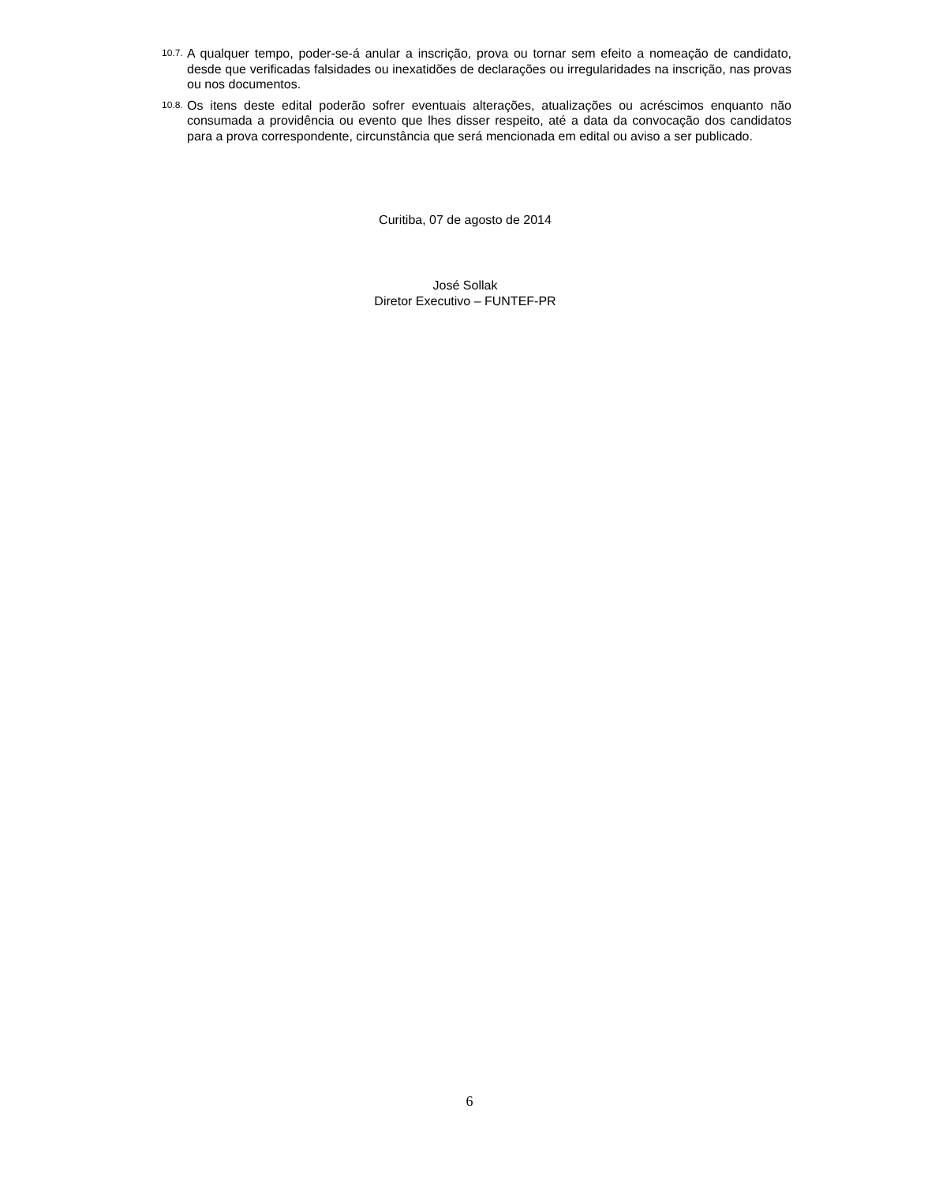10.7. A qualquer tempo, poder-se-á anular a inscrição, prova ou tornar sem efeito a nomeação de candidato, desde que verificadas falsidades ou inexatidões de declarações ou irregularidades na inscrição, nas provas ou nos documentos.
10.8. Os itens deste edital poderão sofrer eventuais alterações, atualizações ou acréscimos enquanto não consumada a providência ou evento que lhes disser respeito, até a data da convocação dos candidatos para a prova correspondente, circunstância que será mencionada em edital ou aviso a ser publicado.
Curitiba, 07 de agosto de 2014
José Sollak
Diretor Executivo – FUNTEF-PR
6